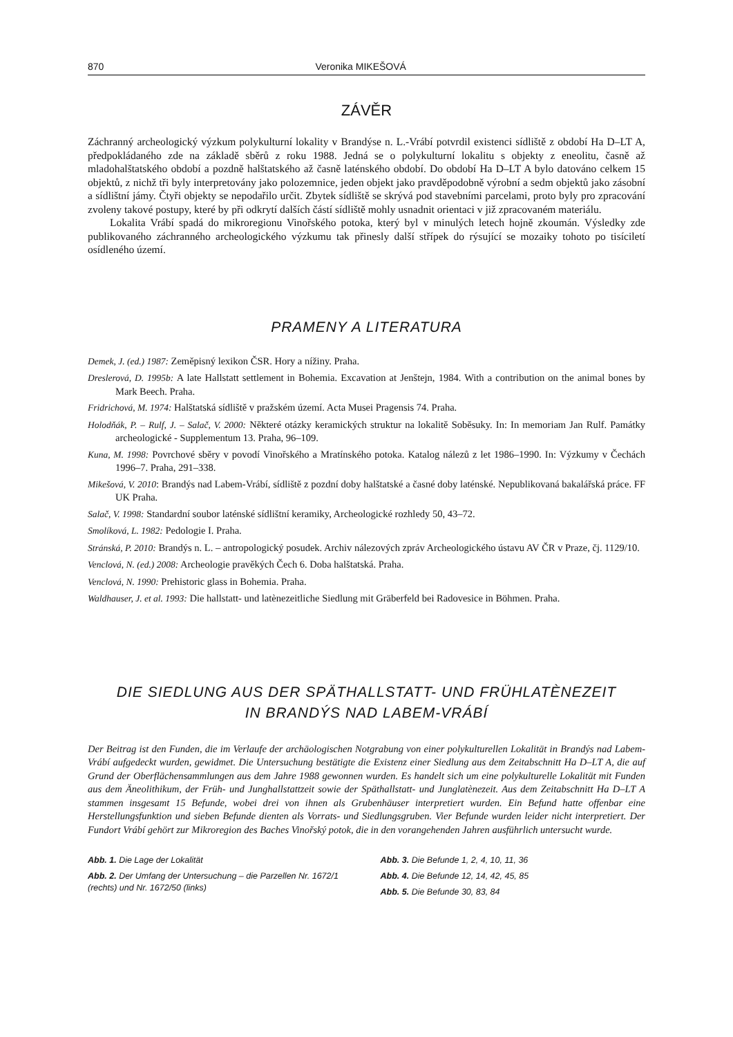870 Veronika MIKEŠOVÁ
ZÁVĚR
Záchranný archeologický výzkum polykulturní lokality v Brandýse n. L.-Vrábí potvrdil existenci sídliště z období Ha D–LT A, předpokládaného zde na základě sběrů z roku 1988. Jedná se o polykulturní lokalitu s objekty z eneolitu, časně až mladohalštatského období a pozdně halštatského až časně latén­ského období. Do období Ha D–LT A bylo datováno celkem 15 objektů, z nichž tři byly interpretovány jako polozemnice, jeden objekt jako pravděpodobně výrobní a sedm objektů jako zásobní a sídlištní jámy. Čtyři objekty se nepodařilo určit. Zbytek sídliště se skrývá pod stavebními parcelami, proto byly pro zpracování zvoleny takové postupy, které by při odkrytí dalších částí sídliště mohly usnadnit orientaci v již zpracovaném materiálu.
Lokalita Vrábí spadá do mikroregionu Vinořského potoka, který byl v minulých letech hojně zkou­mán. Výsledky zde publikovaného záchranného archeologického výzkumu tak přinesly další střípek do rýsující se mozaiky tohoto po tisíciletí osídleného území.
PRAMENY A LITERATURA
Demek, J. (ed.) 1987: Zeměpisný lexikon ČSR. Hory a nížiny. Praha.
Dreslerová, D. 1995b: A late Hallstatt settlement in Bohemia. Excavation at Jenštejn, 1984. With a contribution on the animal bones by Mark Beech. Praha.
Fridrichová, M. 1974: Halštatská sídliště v pražském území. Acta Musei Pragensis 74. Praha.
Holodňák, P. – Rulf, J. – Salač, V. 2000: Některé otázky keramických struktur na lokalitě Soběsuky. In: In memoriam Jan Rulf. Památky archeologické - Supplementum 13. Praha, 96–109.
Kuna, M. 1998: Povrchové sběry v povodí Vinořského a Mratínského potoka. Katalog nálezů z let 1986–1990. In: Výzkumy v Čechách 1996–7. Praha, 291–338.
Mikešová, V. 2010: Brandýs nad Labem-Vrábí, sídliště z pozdní doby halštatské a časné doby laténské. Nepubliko­vaná bakalářská práce. FF UK Praha.
Salač, V. 1998: Standardní soubor laténské sídlištní keramiky, Archeologické rozhledy 50, 43–72.
Smolíková, L. 1982: Pedologie I. Praha.
Stránská, P. 2010: Brandýs n. L. – antropologický posudek. Archiv nálezových zpráv Archeologického ústavu AV ČR v Praze, čj. 1129/10.
Venclová, N. (ed.) 2008: Archeologie pravěkých Čech 6. Doba halštatská. Praha.
Venclová, N. 1990: Prehistoric glass in Bohemia. Praha.
Waldhauser, J. et al. 1993: Die hallstatt- und latènezeitliche Siedlung mit Gräberfeld bei Radovesice in Böhmen. Praha.
DIE SIEDLUNG AUS DER SPÄTHALLSTATT- UND FRÜHLATÈNEZEIT
IN BRANDÝS NAD LABEM-VRÁBÍ
Der Beitrag ist den Funden, die im Verlaufe der archäologischen Notgrabung von einer polykulturellen Lokalität in Brandýs nad Labem-Vrábí aufgedeckt wurden, gewidmet. Die Untersuchung bestätigte die Existenz einer Siedlung aus dem Zeitabschnitt Ha D–LT A, die auf Grund der Oberflächensammlungen aus dem Jahre 1988 gewonnen wurden. Es handelt sich um eine polykulturelle Lokalität mit Funden aus dem Äneolithikum, der Früh- und Junghallstattzeit sowie der Späthallstatt- und Junglatènezeit. Aus dem Zeitabschnitt Ha D–LT A stammen insgesamt 15 Befunde, wobei drei von ihnen als Grubenhäuser interpretiert wurden. Ein Befund hatte offenbar eine Herstellungsfunktion und sieben Befunde dienten als Vorrats- und Siedlungsgruben. Vier Befunde wurden leider nicht interpretiert. Der Fundort Vrábí gehört zur Mikroregion des Baches Vinořský potok, die in den vorangehenden Jahren ausführlich untersucht wurde.
Abb. 1. Die Lage der Lokalität
Abb. 2. Der Umfang der Untersuchung – die Parzellen Nr. 1672/1 (rechts) und Nr. 1672/50 (links)
Abb. 3. Die Befunde 1, 2, 4, 10, 11, 36
Abb. 4. Die Befunde 12, 14, 42, 45, 85
Abb. 5. Die Befunde 30, 83, 84